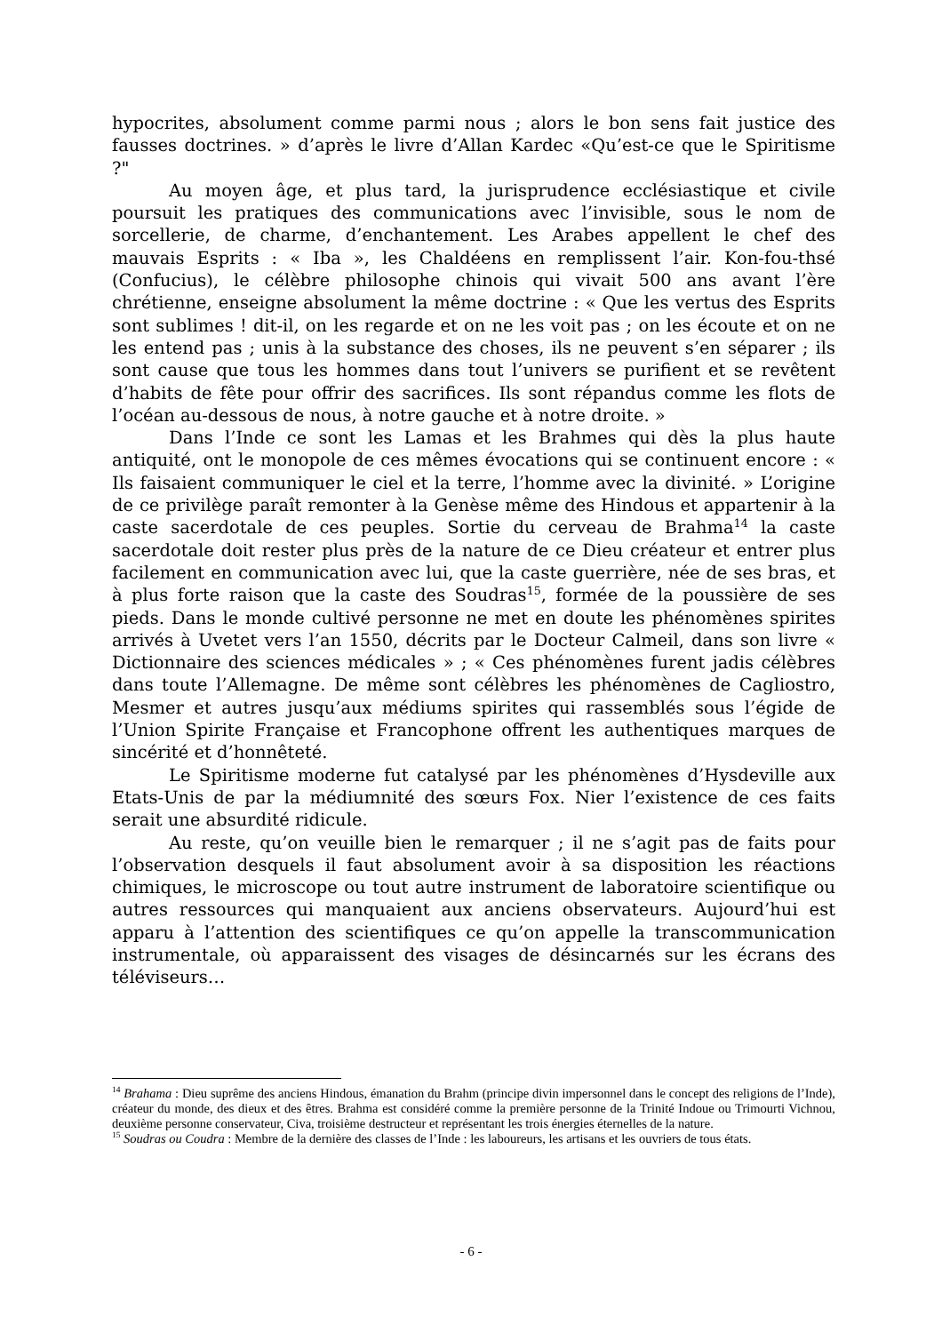hypocrites, absolument comme parmi nous ; alors le bon sens fait justice des fausses doctrines. » d’après le livre d’Allan Kardec «Qu’est-ce que le Spiritisme ?"
Au moyen âge, et plus tard, la jurisprudence ecclésiastique et civile poursuit les pratiques des communications avec l’invisible, sous le nom de sorcellerie, de charme, d’enchantement. Les Arabes appellent le chef des mauvais Esprits : « Iba », les Chaldéens en remplissent l’air. Kon-fou-thsé (Confucius), le célèbre philosophe chinois qui vivait 500 ans avant l’ère chrétienne, enseigne absolument la même doctrine : « Que les vertus des Esprits sont sublimes ! dit-il, on les regarde et on ne les voit pas ; on les écoute et on ne les entend pas ; unis à la substance des choses, ils ne peuvent s’en séparer ; ils sont cause que tous les hommes dans tout l’univers se purifient et se revêtent d’habits de fête pour offrir des sacrifices. Ils sont répandus comme les flots de l’océan au-dessous de nous, à notre gauche et à notre droite. »
Dans l’Inde ce sont les Lamas et les Brahmes qui dès la plus haute antiquité, ont le monopole de ces mêmes évocations qui se continuent encore : « Ils faisaient communiquer le ciel et la terre, l’homme avec la divinité. » L’origine de ce privilège paraît remonter à la Genèse même des Hindous et appartenir à la caste sacerdotale de ces peuples. Sortie du cerveau de Brahma<sup>14</sup> la caste sacerdotale doit rester plus près de la nature de ce Dieu créateur et entrer plus facilement en communication avec lui, que la caste guerrière, née de ses bras, et à plus forte raison que la caste des Soudras<sup>15</sup>, formée de la poussière de ses pieds. Dans le monde cultivé personne ne met en doute les phénomènes spirites arrivés à Uvetet vers l’an 1550, décrits par le Docteur Calmeil, dans son livre « Dictionnaire des sciences médicales » ; « Ces phénomènes furent jadis célèbres dans toute l’Allemagne. De même sont célèbres les phénomènes de Cagliostro, Mesmer et autres jusqu’aux médiums spirites qui rassemblés sous l’égide de l’Union Spirite Française et Francophone offrent les authentiques marques de sincérité et d’honnêteté.
Le Spiritisme moderne fut catalysé par les phénomènes d’Hysdeville aux Etats-Unis de par la médiumnité des sœurs Fox. Nier l’existence de ces faits serait une absurdité ridicule.
Au reste, qu’on veuille bien le remarquer ; il ne s’agit pas de faits pour l’observation desquels il faut absolument avoir à sa disposition les réactions chimiques, le microscope ou tout autre instrument de laboratoire scientifique ou autres ressources qui manquaient aux anciens observateurs. Aujourd’hui est apparu à l’attention des scientifiques ce qu’on appelle la transcommunication instrumentale, où apparaissent des visages de désincarnés sur les écrans des téléviseurs…
<sup>14</sup> Brahama : Dieu suprême des anciens Hindous, émanation du Brahm (principe divin impersonnel dans le concept des religions de l’Inde), créateur du monde, des dieux et des êtres. Brahma est considéré comme la première personne de la Trinité Indoue ou Trimourti Vichnou, deuxième personne conservateur, Civa, troisième destructeur et représentant les trois énergies éternelles de la nature.
<sup>15</sup> Soudras ou Coudra : Membre de la dernière des classes de l’Inde : les laboureurs, les artisans et les ouvriers de tous états.
- 6 -